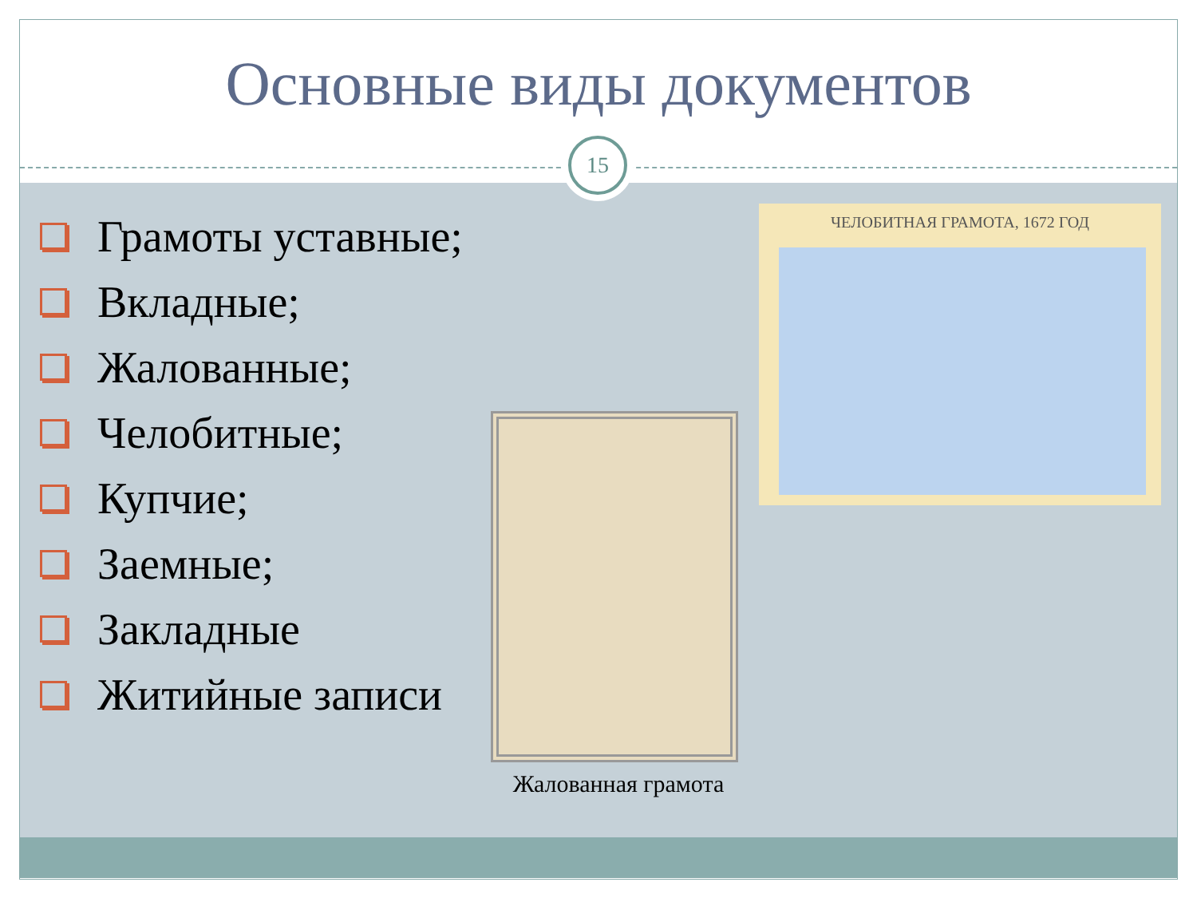Основные виды документов
15
Грамоты уставные;
Вкладные;
Жалованные;
Челобитные;
Купчие;
Заемные;
Закладные
Житийные записи
ЧЕЛОБИТНАЯ ГРАМОТА, 1672 ГОД
Жалованная грамота